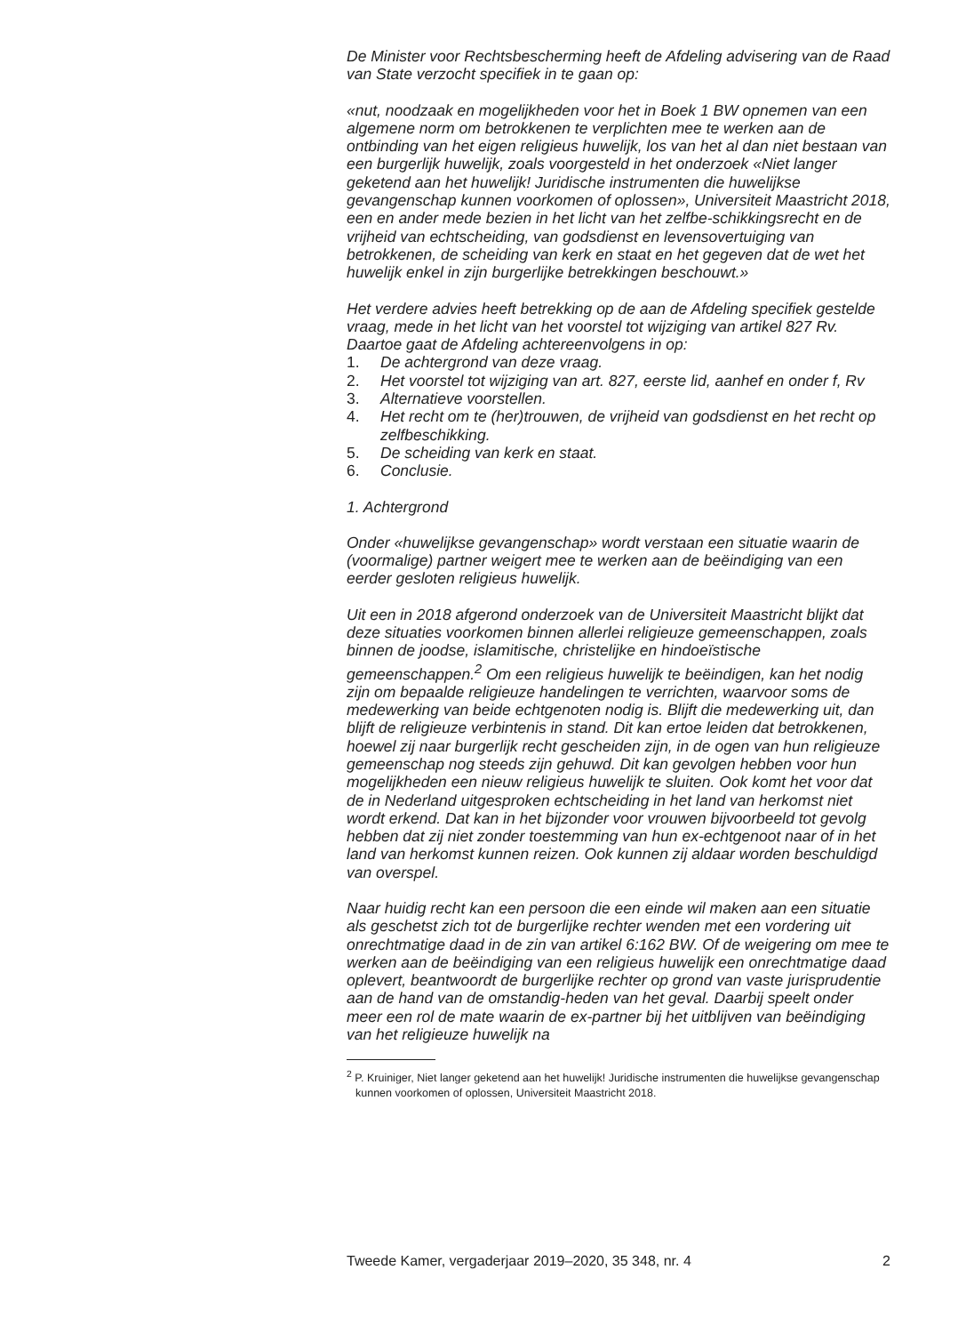De Minister voor Rechtsbescherming heeft de Afdeling advisering van de Raad van State verzocht specifiek in te gaan op:
«nut, noodzaak en mogelijkheden voor het in Boek 1 BW opnemen van een algemene norm om betrokkenen te verplichten mee te werken aan de ontbinding van het eigen religieus huwelijk, los van het al dan niet bestaan van een burgerlijk huwelijk, zoals voorgesteld in het onderzoek «Niet langer geketend aan het huwelijk! Juridische instrumenten die huwelijkse gevangenschap kunnen voorkomen of oplossen», Universiteit Maastricht 2018, een en ander mede bezien in het licht van het zelfbe-schikkingsrecht en de vrijheid van echtscheiding, van godsdienst en levensovertuiging van betrokkenen, de scheiding van kerk en staat en het gegeven dat de wet het huwelijk enkel in zijn burgerlijke betrekkingen beschouwt.»
Het verdere advies heeft betrekking op de aan de Afdeling specifiek gestelde vraag, mede in het licht van het voorstel tot wijziging van artikel 827 Rv. Daartoe gaat de Afdeling achtereenvolgens in op:
1. De achtergrond van deze vraag.
2. Het voorstel tot wijziging van art. 827, eerste lid, aanhef en onder f, Rv
3. Alternatieve voorstellen.
4. Het recht om te (her)trouwen, de vrijheid van godsdienst en het recht op zelfbeschikking.
5. De scheiding van kerk en staat.
6. Conclusie.
1. Achtergrond
Onder «huwelijkse gevangenschap» wordt verstaan een situatie waarin de (voormalige) partner weigert mee te werken aan de beëindiging van een eerder gesloten religieus huwelijk.
Uit een in 2018 afgerond onderzoek van de Universiteit Maastricht blijkt dat deze situaties voorkomen binnen allerlei religieuze gemeenschappen, zoals binnen de joodse, islamitische, christelijke en hindoeïstische gemeenschappen.<sup>2</sup> Om een religieus huwelijk te beëindigen, kan het nodig zijn om bepaalde religieuze handelingen te verrichten, waarvoor soms de medewerking van beide echtgenoten nodig is. Blijft die medewerking uit, dan blijft de religieuze verbintenis in stand. Dit kan ertoe leiden dat betrokkenen, hoewel zij naar burgerlijk recht gescheiden zijn, in de ogen van hun religieuze gemeenschap nog steeds zijn gehuwd. Dit kan gevolgen hebben voor hun mogelijkheden een nieuw religieus huwelijk te sluiten. Ook komt het voor dat de in Nederland uitgesproken echtscheiding in het land van herkomst niet wordt erkend. Dat kan in het bijzonder voor vrouwen bijvoorbeeld tot gevolg hebben dat zij niet zonder toestemming van hun ex-echtgenoot naar of in het land van herkomst kunnen reizen. Ook kunnen zij aldaar worden beschuldigd van overspel.
Naar huidig recht kan een persoon die een einde wil maken aan een situatie als geschetst zich tot de burgerlijke rechter wenden met een vordering uit onrechtmatige daad in de zin van artikel 6:162 BW. Of de weigering om mee te werken aan de beëindiging van een religieus huwelijk een onrechtmatige daad oplevert, beantwoordt de burgerlijke rechter op grond van vaste jurisprudentie aan de hand van de omstandig-heden van het geval. Daarbij speelt onder meer een rol de mate waarin de ex-partner bij het uitblijven van beëindiging van het religieuze huwelijk na
<sup>2</sup> P. Kruiniger, Niet langer geketend aan het huwelijk! Juridische instrumenten die huwelijkse gevangenschap kunnen voorkomen of oplossen, Universiteit Maastricht 2018.
Tweede Kamer, vergaderjaar 2019–2020, 35 348, nr. 4 2